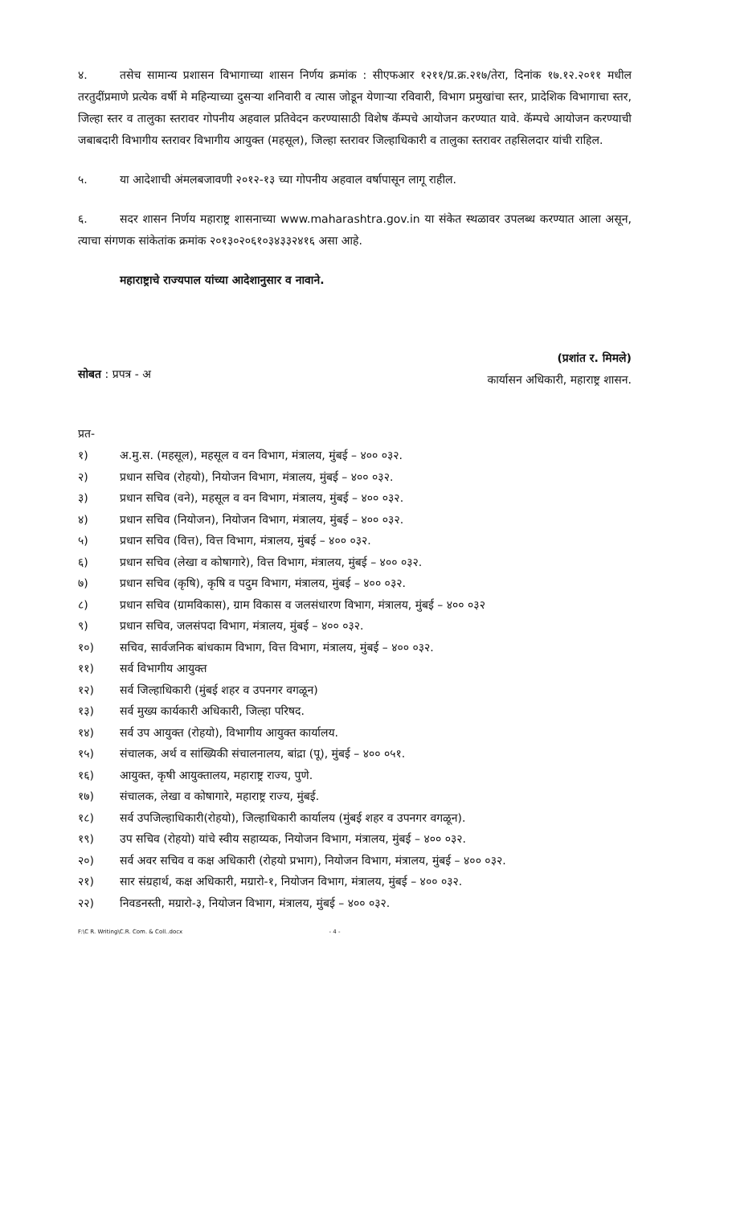४. तसेच सामान्य प्रशासन विभागाच्या शासन निर्णय क्रमांक : सीएफआर १२११/प्र.क्र.२१७/तेरा, दिनांक १७.१२.२०११ मधील तरतुदींप्रमाणे प्रत्येक वर्षी मे महिन्याच्या दुसऱ्या शनिवारी व त्यास जोडून येणाऱ्या रविवारी, विभाग प्रमुखांचा स्तर, प्रादेशिक विभागाचा स्तर, जिल्हा स्तर व तालुका स्तरावर गोपनीय अहवाल प्रतिवेदन करण्यासाठी विशेष कॅम्पचे आयोजन करण्यात यावे. कॅम्पचे आयोजन करण्याची जबाबदारी विभागीय स्तरावर विभागीय आयुक्त (महसूल), जिल्हा स्तरावर जिल्हाधिकारी व तालुका स्तरावर तहसिलदार यांची राहिल.
५. या आदेशाची अंमलबजावणी २०१२-१३ च्या गोपनीय अहवाल वर्षापासून लागू राहील.
६. सदर शासन निर्णय महाराष्ट्र शासनाच्या www.maharashtra.gov.in या संकेत स्थळावर उपलब्ध करण्यात आला असून, त्याचा संगणक सांकेतांक क्रमांक २०१३०२०६१०३४३३२४१६ असा आहे.
महाराष्ट्राचे राज्यपाल यांच्या आदेशानुसार व नावाने.
सोबत : प्रपत्र - अ
(प्रशांत र. मिमले)
कार्यासन अधिकारी, महाराष्ट्र शासन.
प्रत-
१) अ.मु.स. (महसूल), महसूल व वन विभाग, मंत्रालय, मुंबई – ४०० ०३२.
२) प्रधान सचिव (रोहयो), नियोजन विभाग, मंत्रालय, मुंबई – ४०० ०३२.
३) प्रधान सचिव (वने), महसूल व वन विभाग, मंत्रालय, मुंबई – ४०० ०३२.
४) प्रधान सचिव (नियोजन), नियोजन विभाग, मंत्रालय, मुंबई – ४०० ०३२.
५) प्रधान सचिव (वित्त), वित्त विभाग, मंत्रालय, मुंबई – ४०० ०३२.
६) प्रधान सचिव (लेखा व कोषागारे), वित्त विभाग, मंत्रालय, मुंबई – ४०० ०३२.
७) प्रधान सचिव (कृषि), कृषि व पदुम विभाग, मंत्रालय, मुंबई – ४०० ०३२.
८) प्रधान सचिव (ग्रामविकास), ग्राम विकास व जलसंधारण विभाग, मंत्रालय, मुंबई – ४०० ०३२
९) प्रधान सचिव, जलसंपदा विभाग, मंत्रालय, मुंबई – ४०० ०३२.
१०) सचिव, सार्वजनिक बांधकाम विभाग, वित्त विभाग, मंत्रालय, मुंबई – ४०० ०३२.
११) सर्व विभागीय आयुक्त
१२) सर्व जिल्हाधिकारी (मुंबई शहर व उपनगर वगळून)
१३) सर्व मुख्य कार्यकारी अधिकारी, जिल्हा परिषद.
१४) सर्व उप आयुक्त (रोहयो), विभागीय आयुक्त कार्यालय.
१५) संचालक, अर्थ व सांख्यिकी संचालनालय, बांद्रा (पू), मुंबई – ४०० ०५१.
१६) आयुक्त, कृषी आयुक्तालय, महाराष्ट्र राज्य, पुणे.
१७) संचालक, लेखा व कोषागारे, महाराष्ट्र राज्य, मुंबई.
१८) सर्व उपजिल्हाधिकारी(रोहयो), जिल्हाधिकारी कार्यालय (मुंबई शहर व उपनगर वगळून).
१९) उप सचिव (रोहयो) यांचे स्वीय सहाय्यक, नियोजन विभाग, मंत्रालय, मुंबई – ४०० ०३२.
२०) सर्व अवर सचिव व कक्ष अधिकारी (रोहयो प्रभाग), नियोजन विभाग, मंत्रालय, मुंबई – ४०० ०३२.
२१) सार संग्रहार्थ, कक्ष अधिकारी, मग्रारो-१, नियोजन विभाग, मंत्रालय, मुंबई – ४०० ०३२.
२२) निवडनस्ती, मग्रारो-३, नियोजन विभाग, मंत्रालय, मुंबई – ४०० ०३२.
F:\C R. Writing\C.R. Com. & Coll..docx - 4 -